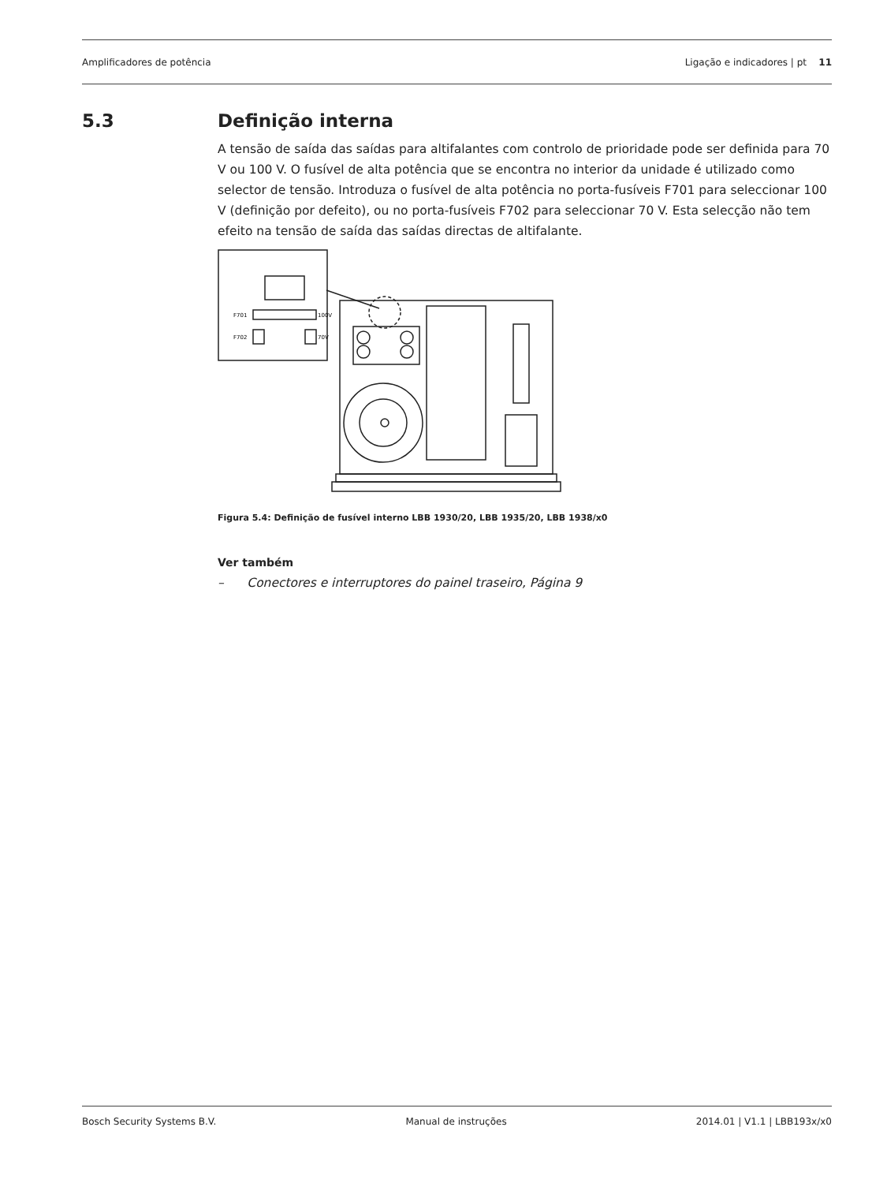Amplificadores de potência Ligação e indicadores | pt 11
5.3 Definição interna
A tensão de saída das saídas para altifalantes com controlo de prioridade pode ser definida para 70 V ou 100 V. O fusível de alta potência que se encontra no interior da unidade é utilizado como selector de tensão. Introduza o fusível de alta potência no porta-fusíveis F701 para seleccionar 100 V (definição por defeito), ou no porta-fusíveis F702 para seleccionar 70 V. Esta selecção não tem efeito na tensão de saída das saídas directas de altifalante.
F701
100V
F702
70V
Figura 5.4: Definição de fusível interno LBB 1930/20, LBB 1935/20, LBB 1938/x0
Ver também
– Conectores e interruptores do painel traseiro, Página 9
Bosch Security Systems B.V. Manual de instruções 2014.01 | V1.1 | LBB193x/x0